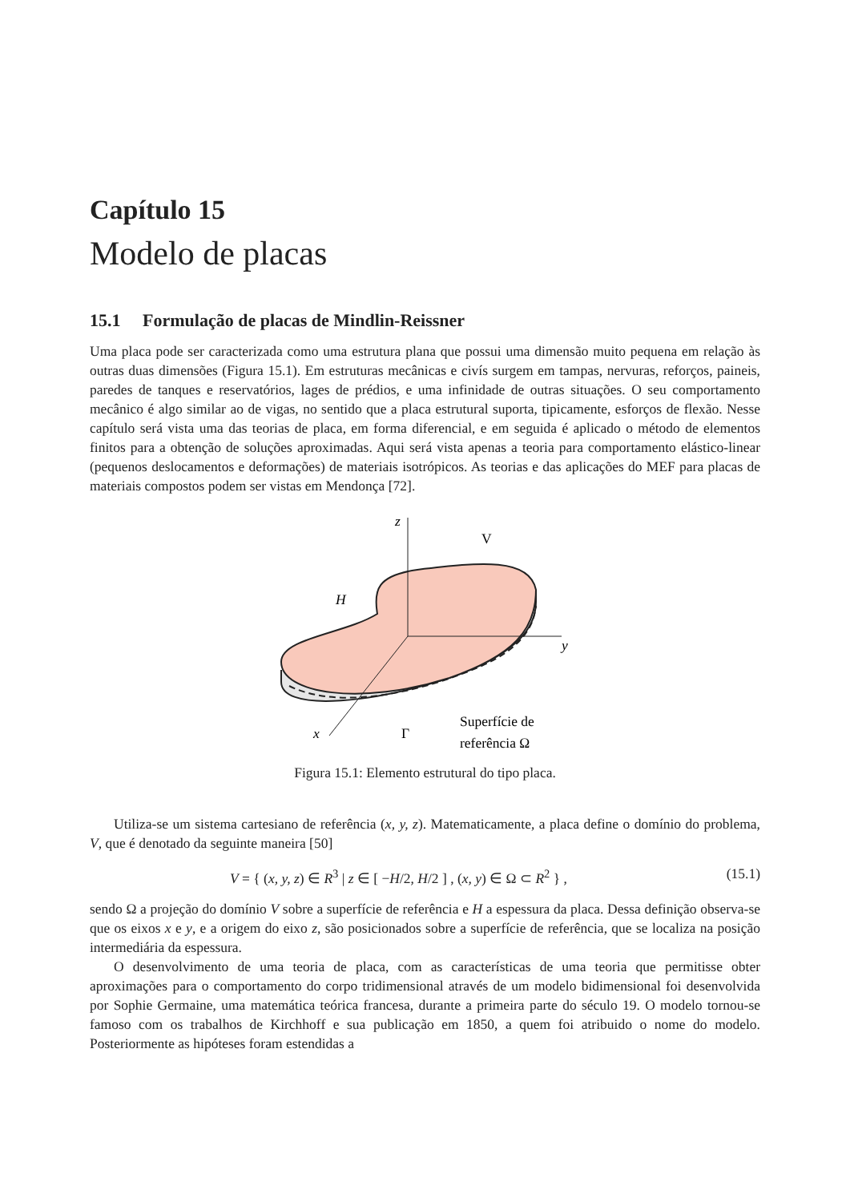Capítulo 15
Modelo de placas
15.1 Formulação de placas de Mindlin-Reissner
Uma placa pode ser caracterizada como uma estrutura plana que possui uma dimensão muito pequena em relação às outras duas dimensões (Figura 15.1). Em estruturas mecânicas e civís surgem em tampas, nervuras, reforços, paineis, paredes de tanques e reservatórios, lages de prédios, e uma infinidade de outras situações. O seu comportamento mecânico é algo similar ao de vigas, no sentido que a placa estrutural suporta, tipicamente, esforços de flexão. Nesse capítulo será vista uma das teorias de placa, em forma diferencial, e em seguida é aplicado o método de elementos finitos para a obtenção de soluções aproximadas. Aqui será vista apenas a teoria para comportamento elástico-linear (pequenos deslocamentos e deformações) de materiais isotrópicos. As teorias e das aplicações do MEF para placas de materiais compostos podem ser vistas em Mendonça [72].
z
y
x
V
H
Γ
Superfície de
referência Ω
Figura 15.1: Elemento estrutural do tipo placa.
Utiliza-se um sistema cartesiano de referência (x, y, z). Matematicamente, a placa define o domínio do problema, V, que é denotado da seguinte maneira [50]
V = { (x, y, z) ∈ R<sup>3</sup> | z ∈ [ −H/2, H/2 ] , (x, y) ∈ Ω ⊂ R<sup>2</sup> } , (15.1)
sendo Ω a projeção do domínio V sobre a superfície de referência e H a espessura da placa. Dessa definição observa-se que os eixos x e y, e a origem do eixo z, são posicionados sobre a superfície de referência, que se localiza na posição intermediária da espessura.
O desenvolvimento de uma teoria de placa, com as características de uma teoria que permitisse obter aproximações para o comportamento do corpo tridimensional através de um modelo bidimensional foi desenvolvida por Sophie Germaine, uma matemática teórica francesa, durante a primeira parte do século 19. O modelo tornou-se famoso com os trabalhos de Kirchhoff e sua publicação em 1850, a quem foi atribuido o nome do modelo. Posteriormente as hipóteses foram estendidas a